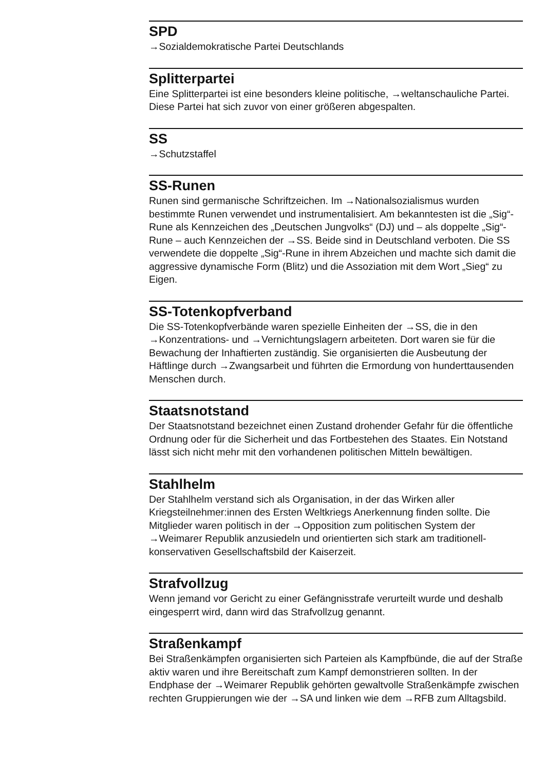SPD
→Sozialdemokratische Partei Deutschlands
Splitterpartei
Eine Splitterpartei ist eine besonders kleine politische, →weltanschauliche Partei. Diese Partei hat sich zuvor von einer größeren abgespalten.
SS
→Schutzstaffel
SS-Runen
Runen sind germanische Schriftzeichen. Im →Nationalsozialismus wurden bestimmte Runen verwendet und instrumentalisiert. Am bekanntesten ist die „Sig“-Rune als Kennzeichen des „Deutschen Jungvolks“ (DJ) und – als doppelte „Sig“-Rune – auch Kennzeichen der →SS. Beide sind in Deutsch­land verboten. Die SS verwendete die doppelte „Sig“-Rune in ihrem Ab­zeichen und machte sich damit die aggressive dynamische Form (Blitz) und die Assoziation mit dem Wort „Sieg“ zu Eigen.
SS-Totenkopfverband
Die SS-Totenkopfverbände waren spezielle Einheiten der →SS, die in den →Konzentrations- und →Vernichtungslagern arbeiteten. Dort waren sie für die Bewachung der Inhaftierten zuständig. Sie organisierten die Ausbeu­tung der Häftlinge durch →Zwangsarbeit und führten die Ermordung von hunderttausenden Menschen durch.
Staatsnotstand
Der Staatsnotstand bezeichnet einen Zustand drohender Gefahr für die öffentliche Ordnung oder für die Sicherheit und das Fortbestehen des Staates. Ein Notstand lässt sich nicht mehr mit den vorhandenen politi­schen Mitteln bewältigen.
Stahlhelm
Der Stahlhelm verstand sich als Organisation, in der das Wirken aller Kriegsteilnehmer:innen des Ersten Weltkriegs Anerkennung finden sollte. Die Mitglieder waren politisch in der →Opposition zum politischen System der →Weimarer Republik anzusiedeln und orientierten sich stark am traditionell-konservativen Gesellschaftsbild der Kaiserzeit.
Strafvollzug
Wenn jemand vor Gericht zu einer Gefängnisstrafe verurteilt wurde und deshalb eingesperrt wird, dann wird das Strafvollzug genannt.
Straßenkampf
Bei Straßenkämpfen organisierten sich Parteien als Kampfbünde, die auf der Straße aktiv waren und ihre Bereitschaft zum Kampf demonstrieren sollten. In der Endphase der →Weimarer Republik gehörten gewaltvolle Straßenkämpfe zwischen rechten Gruppierungen wie der →SA und linken wie dem →RFB zum Alltagsbild.